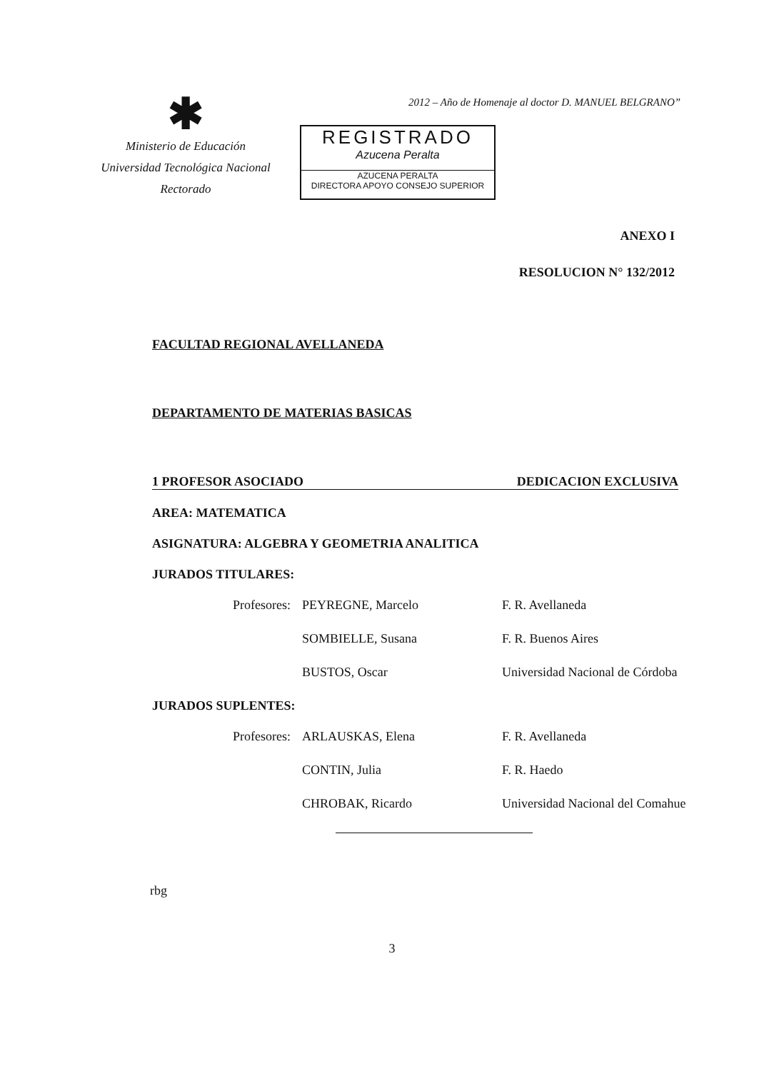2012 – Año de Homenaje al doctor D. MANUEL BELGRANO”
✱
Ministerio de Educación
Universidad Tecnológica Nacional
Rectorado
REGISTRADO
Azucena Peralta
AZUCENA PERALTA
DIRECTORA APOYO CONSEJO SUPERIOR
ANEXO I
RESOLUCION N° 132/2012
FACULTAD REGIONAL AVELLANEDA
DEPARTAMENTO DE MATERIAS BASICAS
1 PROFESOR ASOCIADO DEDICACION EXCLUSIVA
AREA: MATEMATICA
ASIGNATURA: ALGEBRA Y GEOMETRIA ANALITICA
JURADOS TITULARES:
Profesores: PEYREGNE, Marcelo F. R. Avellaneda
SOMBIELLE, Susana F. R. Buenos Aires
BUSTOS, Oscar Universidad Nacional de Córdoba
JURADOS SUPLENTES:
Profesores: ARLAUSKAS, Elena F. R. Avellaneda
CONTIN, Julia F. R. Haedo
CHROBAK, Ricardo Universidad Nacional del Comahue
rbg
3